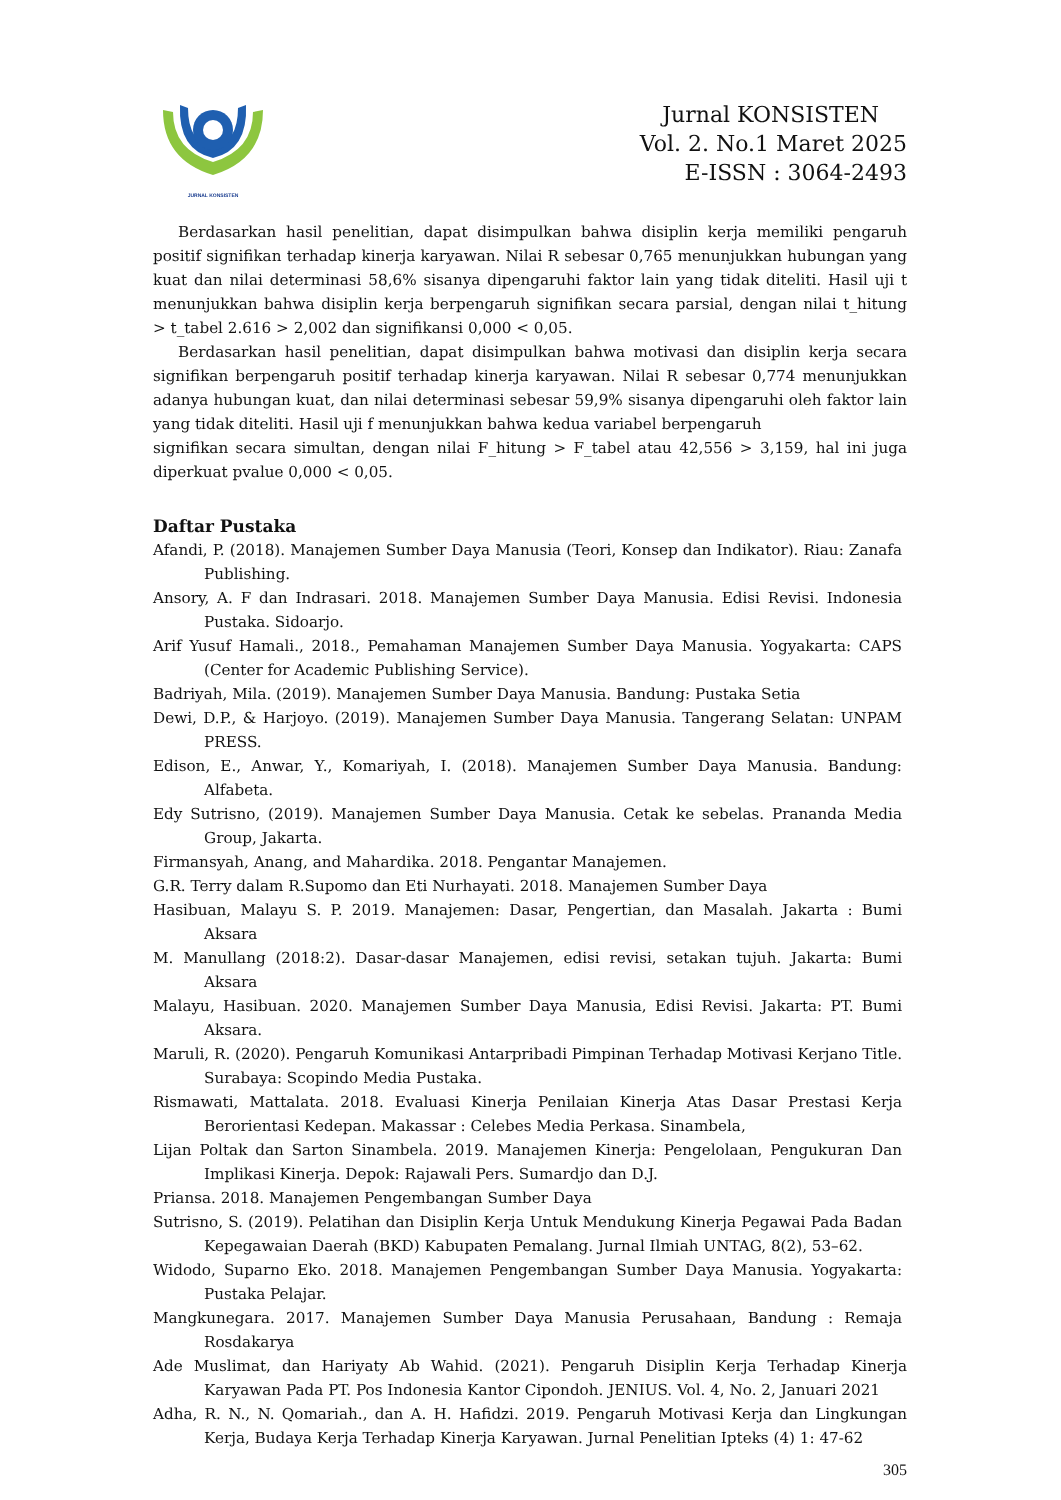JURNAL KONSISTEN
Jurnal KONSISTEN
Vol. 2. No.1 Maret 2025
E-ISSN : 3064-2493
Berdasarkan hasil penelitian, dapat disimpulkan bahwa disiplin kerja memiliki pengaruh positif signifikan terhadap kinerja karyawan. Nilai R sebesar 0,765 menunjukkan hubungan yang kuat dan nilai determinasi 58,6% sisanya dipengaruhi faktor lain yang tidak diteliti. Hasil uji t menunjukkan bahwa disiplin kerja berpengaruh signifikan secara parsial, dengan nilai t_hitung > t_tabel 2.616 > 2,002 dan signifikansi 0,000 < 0,05.
Berdasarkan hasil penelitian, dapat disimpulkan bahwa motivasi dan disiplin kerja secara signifikan berpengaruh positif terhadap kinerja karyawan. Nilai R sebesar 0,774 menunjukkan adanya hubungan kuat, dan nilai determinasi sebesar 59,9% sisanya dipengaruhi oleh faktor lain yang tidak diteliti. Hasil uji f menunjukkan bahwa kedua variabel berpengaruh
signifikan secara simultan, dengan nilai F_hitung > F_tabel atau 42,556 > 3,159, hal ini juga diperkuat pvalue 0,000 < 0,05.
Daftar Pustaka
Afandi, P. (2018). Manajemen Sumber Daya Manusia (Teori, Konsep dan Indikator). Riau: Zanafa Publishing.
Ansory, A. F dan Indrasari. 2018. Manajemen Sumber Daya Manusia. Edisi Revisi. Indonesia Pustaka. Sidoarjo.
Arif Yusuf Hamali., 2018., Pemahaman Manajemen Sumber Daya Manusia. Yogyakarta: CAPS (Center for Academic Publishing Service).
Badriyah, Mila. (2019). Manajemen Sumber Daya Manusia. Bandung: Pustaka Setia
Dewi, D.P., & Harjoyo. (2019). Manajemen Sumber Daya Manusia. Tangerang Selatan: UNPAM PRESS.
Edison, E., Anwar, Y., Komariyah, I. (2018). Manajemen Sumber Daya Manusia. Bandung: Alfabeta.
Edy Sutrisno, (2019). Manajemen Sumber Daya Manusia. Cetak ke sebelas. Prananda Media Group, Jakarta.
Firmansyah, Anang, and Mahardika. 2018. Pengantar Manajemen.
G.R. Terry dalam R.Supomo dan Eti Nurhayati. 2018. Manajemen Sumber Daya
Hasibuan, Malayu S. P. 2019. Manajemen: Dasar, Pengertian, dan Masalah. Jakarta : Bumi Aksara
M. Manullang (2018:2). Dasar-dasar Manajemen, edisi revisi, setakan tujuh. Jakarta: Bumi Aksara
Malayu, Hasibuan. 2020. Manajemen Sumber Daya Manusia, Edisi Revisi. Jakarta: PT. Bumi Aksara.
Maruli, R. (2020). Pengaruh Komunikasi Antarpribadi Pimpinan Terhadap Motivasi Kerjano Title. Surabaya: Scopindo Media Pustaka.
Rismawati, Mattalata. 2018. Evaluasi Kinerja Penilaian Kinerja Atas Dasar Prestasi Kerja Berorientasi Kedepan. Makassar : Celebes Media Perkasa. Sinambela,
Lijan Poltak dan Sarton Sinambela. 2019. Manajemen Kinerja: Pengelolaan, Pengukuran Dan Implikasi Kinerja. Depok: Rajawali Pers. Sumardjo dan D.J.
Priansa. 2018. Manajemen Pengembangan Sumber Daya
Sutrisno, S. (2019). Pelatihan dan Disiplin Kerja Untuk Mendukung Kinerja Pegawai Pada Badan Kepegawaian Daerah (BKD) Kabupaten Pemalang. Jurnal Ilmiah UNTAG, 8(2), 53–62.
Widodo, Suparno Eko. 2018. Manajemen Pengembangan Sumber Daya Manusia. Yogyakarta: Pustaka Pelajar.
Mangkunegara. 2017. Manajemen Sumber Daya Manusia Perusahaan, Bandung : Remaja Rosdakarya
Ade Muslimat, dan Hariyaty Ab Wahid. (2021). Pengaruh Disiplin Kerja Terhadap Kinerja Karyawan Pada PT. Pos Indonesia Kantor Cipondoh. JENIUS. Vol. 4, No. 2, Januari 2021
Adha, R. N., N. Qomariah., dan A. H. Hafidzi. 2019. Pengaruh Motivasi Kerja dan Lingkungan Kerja, Budaya Kerja Terhadap Kinerja Karyawan. Jurnal Penelitian Ipteks (4) 1: 47-62
305